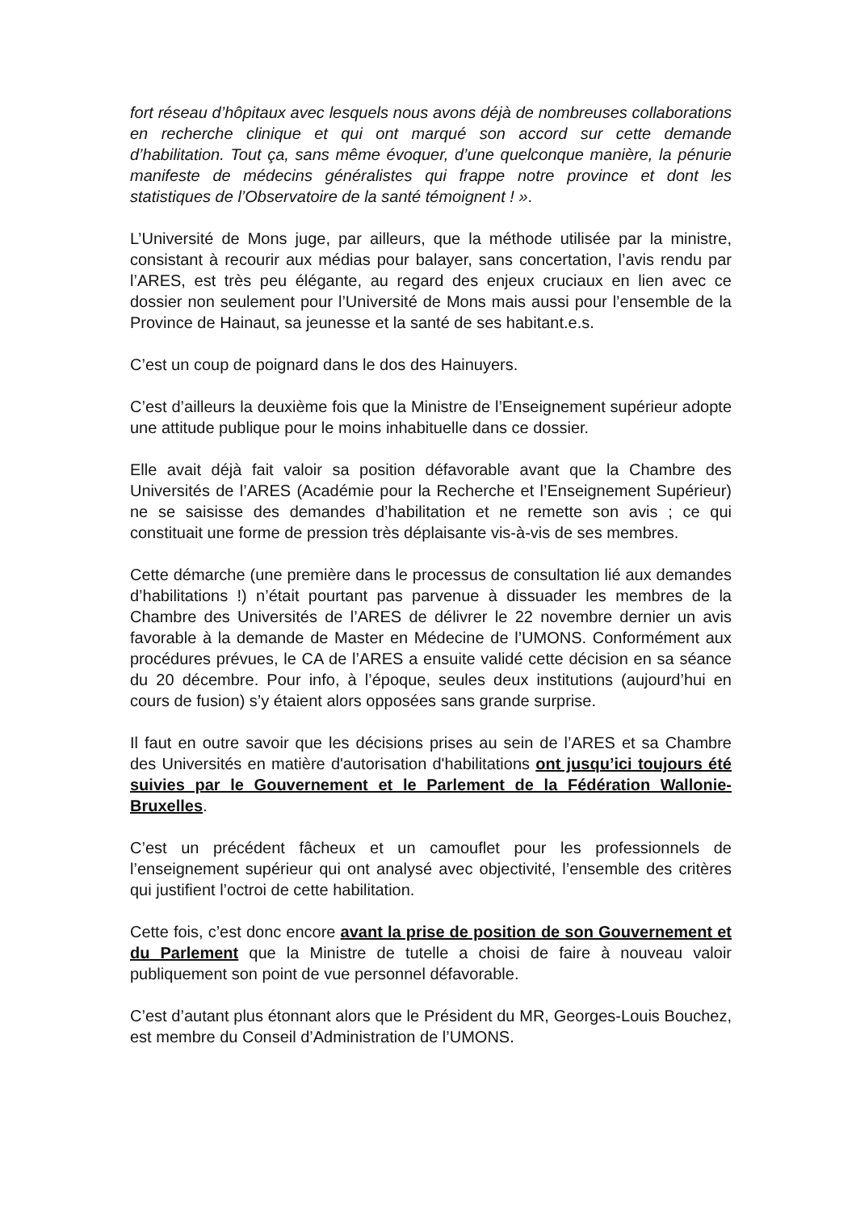fort réseau d’hôpitaux avec lesquels nous avons déjà de nombreuses collaborations en recherche clinique et qui ont marqué son accord sur cette demande d’habilitation. Tout ça, sans même évoquer, d’une quelconque manière, la pénurie manifeste de médecins généralistes qui frappe notre province et dont les statistiques de l’Observatoire de la santé témoignent ! ».
L’Université de Mons juge, par ailleurs, que la méthode utilisée par la ministre, consistant à recourir aux médias pour balayer, sans concertation, l’avis rendu par l’ARES, est très peu élégante, au regard des enjeux cruciaux en lien avec ce dossier non seulement pour l’Université de Mons mais aussi pour l’ensemble de la Province de Hainaut, sa jeunesse et la santé de ses habitant.e.s.
C’est un coup de poignard dans le dos des Hainuyers.
C’est d’ailleurs la deuxième fois que la Ministre de l’Enseignement supérieur adopte une attitude publique pour le moins inhabituelle dans ce dossier.
Elle avait déjà fait valoir sa position défavorable avant que la Chambre des Universités de l’ARES (Académie pour la Recherche et l’Enseignement Supérieur) ne se saisisse des demandes d’habilitation et ne remette son avis ; ce qui constituait une forme de pression très déplaisante vis-à-vis de ses membres.
Cette démarche (une première dans le processus de consultation lié aux demandes d’habilitations !) n’était pourtant pas parvenue à dissuader les membres de la Chambre des Universités de l’ARES de délivrer le 22 novembre dernier un avis favorable à la demande de Master en Médecine de l’UMONS. Conformément aux procédures prévues, le CA de l’ARES a ensuite validé cette décision en sa séance du 20 décembre. Pour info, à l’époque, seules deux institutions (aujourd’hui en cours de fusion) s’y étaient alors opposées sans grande surprise.
Il faut en outre savoir que les décisions prises au sein de l’ARES et sa Chambre des Universités en matière d'autorisation d'habilitations ont jusqu’ici toujours été suivies par le Gouvernement et le Parlement de la Fédération Wallonie-Bruxelles.
C’est un précédent fâcheux et un camouflet pour les professionnels de l’enseignement supérieur qui ont analysé avec objectivité, l’ensemble des critères qui justifient l’octroi de cette habilitation.
Cette fois, c’est donc encore avant la prise de position de son Gouvernement et du Parlement que la Ministre de tutelle a choisi de faire à nouveau valoir publiquement son point de vue personnel défavorable.
C’est d’autant plus étonnant alors que le Président du MR, Georges-Louis Bouchez, est membre du Conseil d’Administration de l’UMONS.